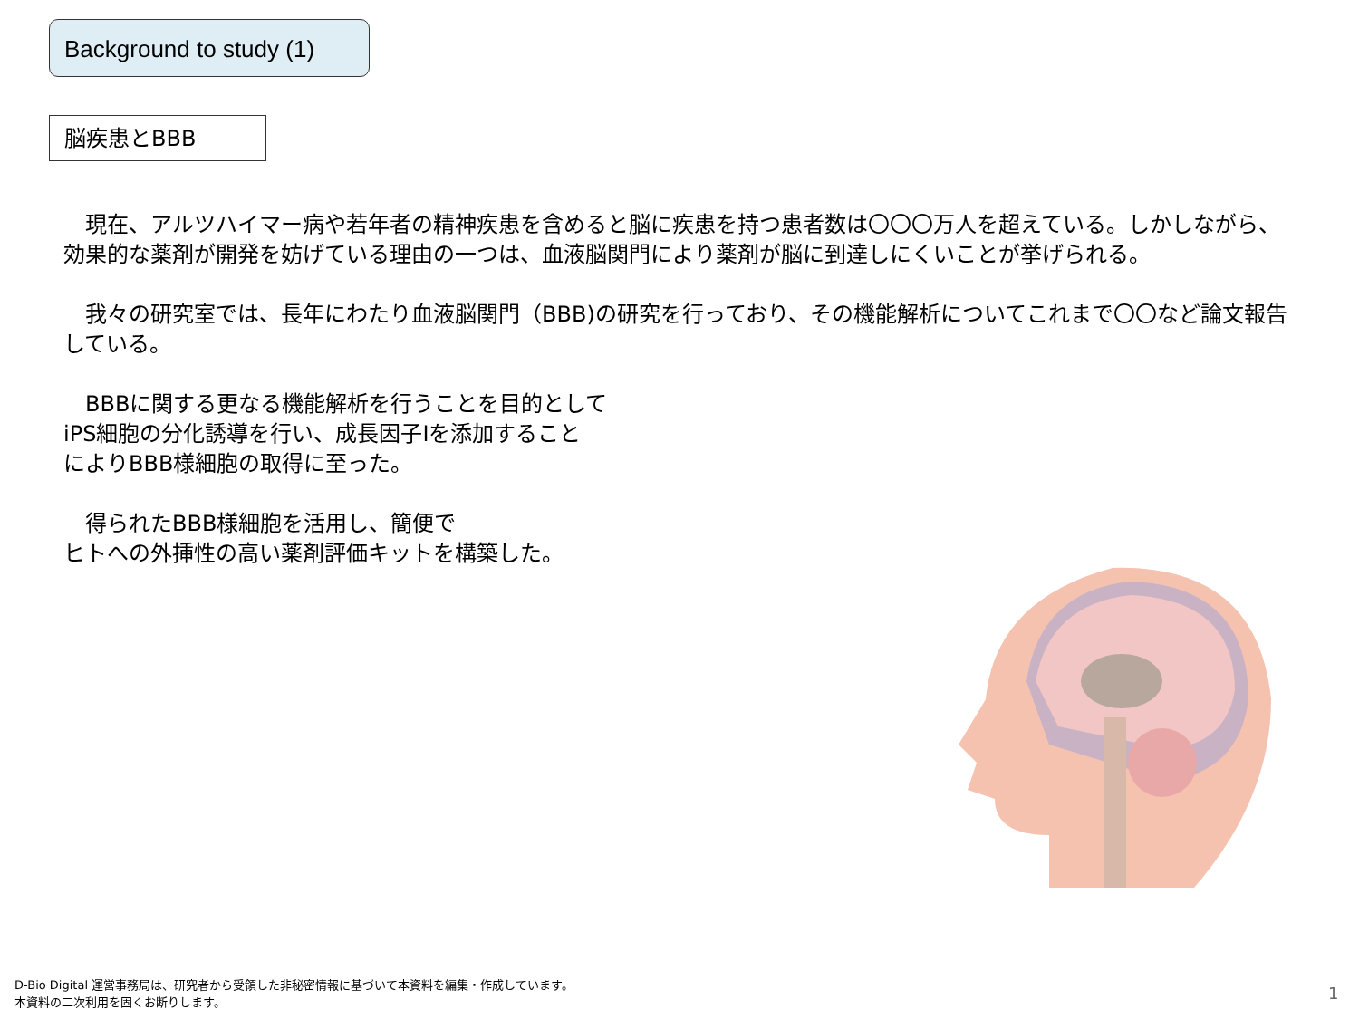Background to study (1)
脳疾患とBBB
　現在、アルツハイマー病や若年者の精神疾患を含めると脳に疾患を持つ患者数は〇〇〇万人を超えている。しかしながら、効果的な薬剤が開発を妨げている理由の一つは、血液脳関門により薬剤が脳に到達しにくいことが挙げられる。
　我々の研究室では、長年にわたり血液脳関門（BBB)の研究を行っており、その機能解析についてこれまで〇〇など論文報告している。
　BBBに関する更なる機能解析を行うことを目的として
iPS細胞の分化誘導を行い、成長因子Iを添加すること
によりBBB様細胞の取得に至った。
　得られたBBB様細胞を活用し、簡便で
ヒトへの外挿性の高い薬剤評価キットを構築した。
D-Bio Digital 運営事務局は、研究者から受領した非秘密情報に基づいて本資料を編集・作成しています。
本資料の二次利用を固くお断りします。
1